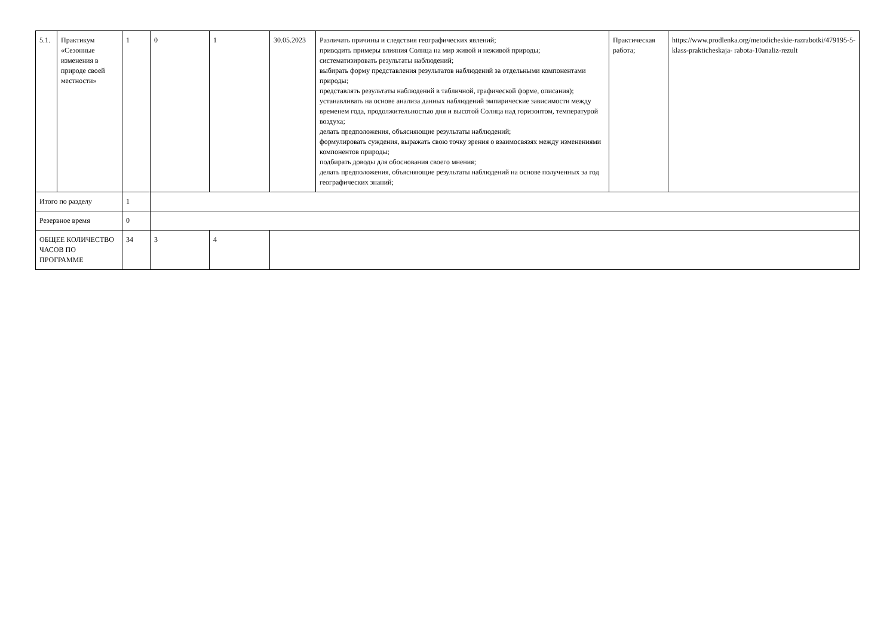| 5.1. | Практикум «Сезонные изменения в природе своей местности» | 1 | 0 | 1 | 30.05.2023 | Различать причины и следствия географических явлений; приводить примеры влияния Солнца на мир живой и неживой природы; систематизировать результаты наблюдений; выбирать форму представления результатов наблюдений за отдельными компонентами природы; представлять результаты наблюдений в табличной, графической форме, описания); устанавливать на основе анализа данных наблюдений эмпирические зависимости между временем года, продолжительностью дня и высотой Солнца над горизонтом, температурой воздуха; делать предположения, объясняющие результаты наблюдений; формулировать суждения, выражать свою точку зрения о взаимосвязях между изменениями компонентов природы; подбирать доводы для обоснования своего мнения; делать предположения, объясняющие результаты наблюдений на основе полученных за год географических знаний; | Практическая работа; | https://www.prodlenka.org/metodicheskie-razrabotki/479195-5-klass-prakticheskaja- rabota-10analiz-rezult |
| Итого по разделу | | 1 | | | | | | |
| Резервное время | | 0 | | | | | | |
| ОБЩЕЕ КОЛИЧЕСТВО ЧАСОВ ПО ПРОГРАММЕ | | 34 | 3 | 4 | | | | |